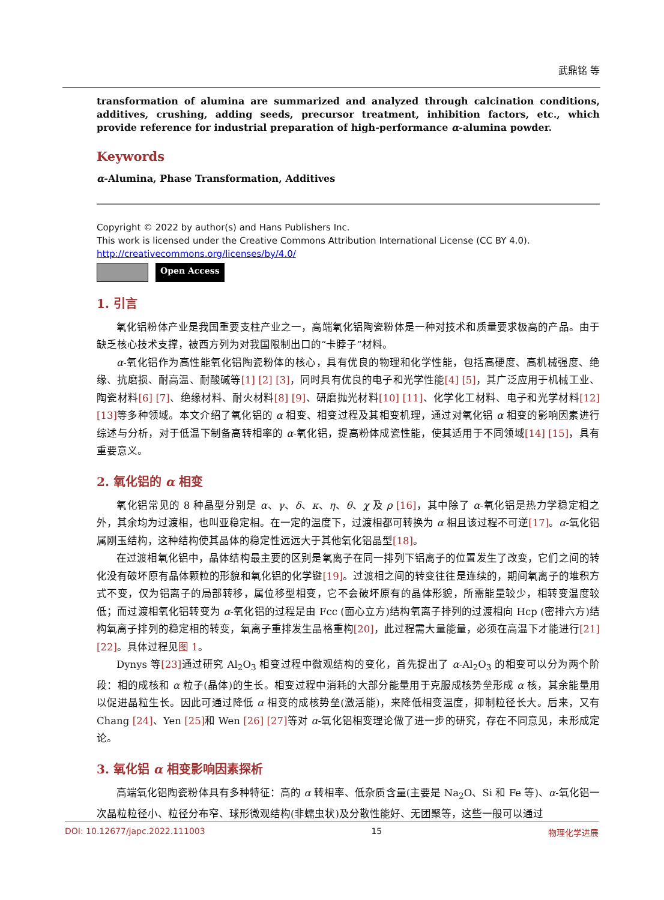武鼎铭 等
transformation of alumina are summarized and analyzed through calcination conditions, additives, crushing, adding seeds, precursor treatment, inhibition factors, etc., which provide reference for industrial preparation of high-performance α-alumina powder.
Keywords
α-Alumina, Phase Transformation, Additives
Copyright © 2022 by author(s) and Hans Publishers Inc.
This work is licensed under the Creative Commons Attribution International License (CC BY 4.0).
http://creativecommons.org/licenses/by/4.0/
Open Access
1. 引言
氧化铝粉体产业是我国重要支柱产业之一，高端氧化铝陶瓷粉体是一种对技术和质量要求极高的产品。由于缺乏核心技术支撑，被西方列为对我国限制出口的“卡脖子”材料。
α-氧化铝作为高性能氧化铝陶瓷粉体的核心，具有优良的物理和化学性能，包括高硬度、高机械强度、绝缘、抗磨损、耐高温、耐酸碱等[1] [2] [3]，同时具有优良的电子和光学性能[4] [5]，其广泛应用于机械工业、陶瓷材料[6] [7]、绝缘材料、耐火材料[8] [9]、研磨抛光材料[10] [11]、化学化工材料、电子和光学材料[12] [13] 等多种领域。本文介绍了氧化铝的 α 相变、相变过程及其相变机理，通过对氧化铝 α 相变的影响因素进行综述与分析，对于低温下制备高转相率的 α-氧化铝，提高粉体成瓷性能，使其适用于不同领域[14] [15]，具有重要意义。
2. 氧化铝的 α 相变
氧化铝常见的 8 种晶型分别是 α、γ、δ、κ、η、θ、χ 及 ρ [16]，其中除了 α-氧化铝是热力学稳定相之外，其余均为过渡相，也叫亚稳定相。在一定的温度下，过渡相都可转换为 α 相且该过程不可逆[17]。α-氧化铝属刚玉结构，这种结构使其晶体的稳定性远远大于其他氧化铝晶型[18]。
在过渡相氧化铝中，晶体结构最主要的区别是氧离子在同一排列下铝离子的位置发生了改变，它们之间的转化没有破坏原有晶体颗粒的形貌和氧化铝的化学键[19]。过渡相之间的转变往往是连续的，期间氧离子的堆积方式不变，仅为铝离子的局部转移，属位移型相变，它不会破坏原有的晶体形貌，所需能量较少，相转变温度较低；而过渡相氧化铝转变为 α-氧化铝的过程是由 Fcc (面心立方)结构氧离子排列的过渡相向 Hcp (密排六方)结构氧离子排列的稳定相的转变，氧离子重排发生晶格重构[20]，此过程需大量能量，必须在高温下才能进行[21] [22]。具体过程见图 1。
Dynys 等[23] 通过研究 Al<sub>2</sub>O<sub>3</sub> 相变过程中微观结构的变化，首先提出了 α-Al<sub>2</sub>O<sub>3</sub> 的相变可以分为两个阶段：相的成核和 α 粒子(晶体)的生长。相变过程中消耗的大部分能量用于克服成核势垒形成 α 核，其余能量用以促进晶粒生长。因此可通过降低 α 相变的成核势垒(激活能)，来降低相变温度，抑制粒径长大。后来，又有 Chang [24]、Yen [25] 和 Wen [26] [27] 等对 α-氧化铝相变理论做了进一步的研究，存在不同意见，未形成定论。
3. 氧化铝 α 相变影响因素探析
高端氧化铝陶瓷粉体具有多种特征：高的 α 转相率、低杂质含量(主要是 Na<sub>2</sub>O、Si 和 Fe 等)、α-氧化铝一次晶粒粒径小、粒径分布窄、球形微观结构(非蠕虫状)及分散性能好、无团聚等，这些一般可以通过
DOI: 10.12677/japc.2022.111003 15 物理化学进展